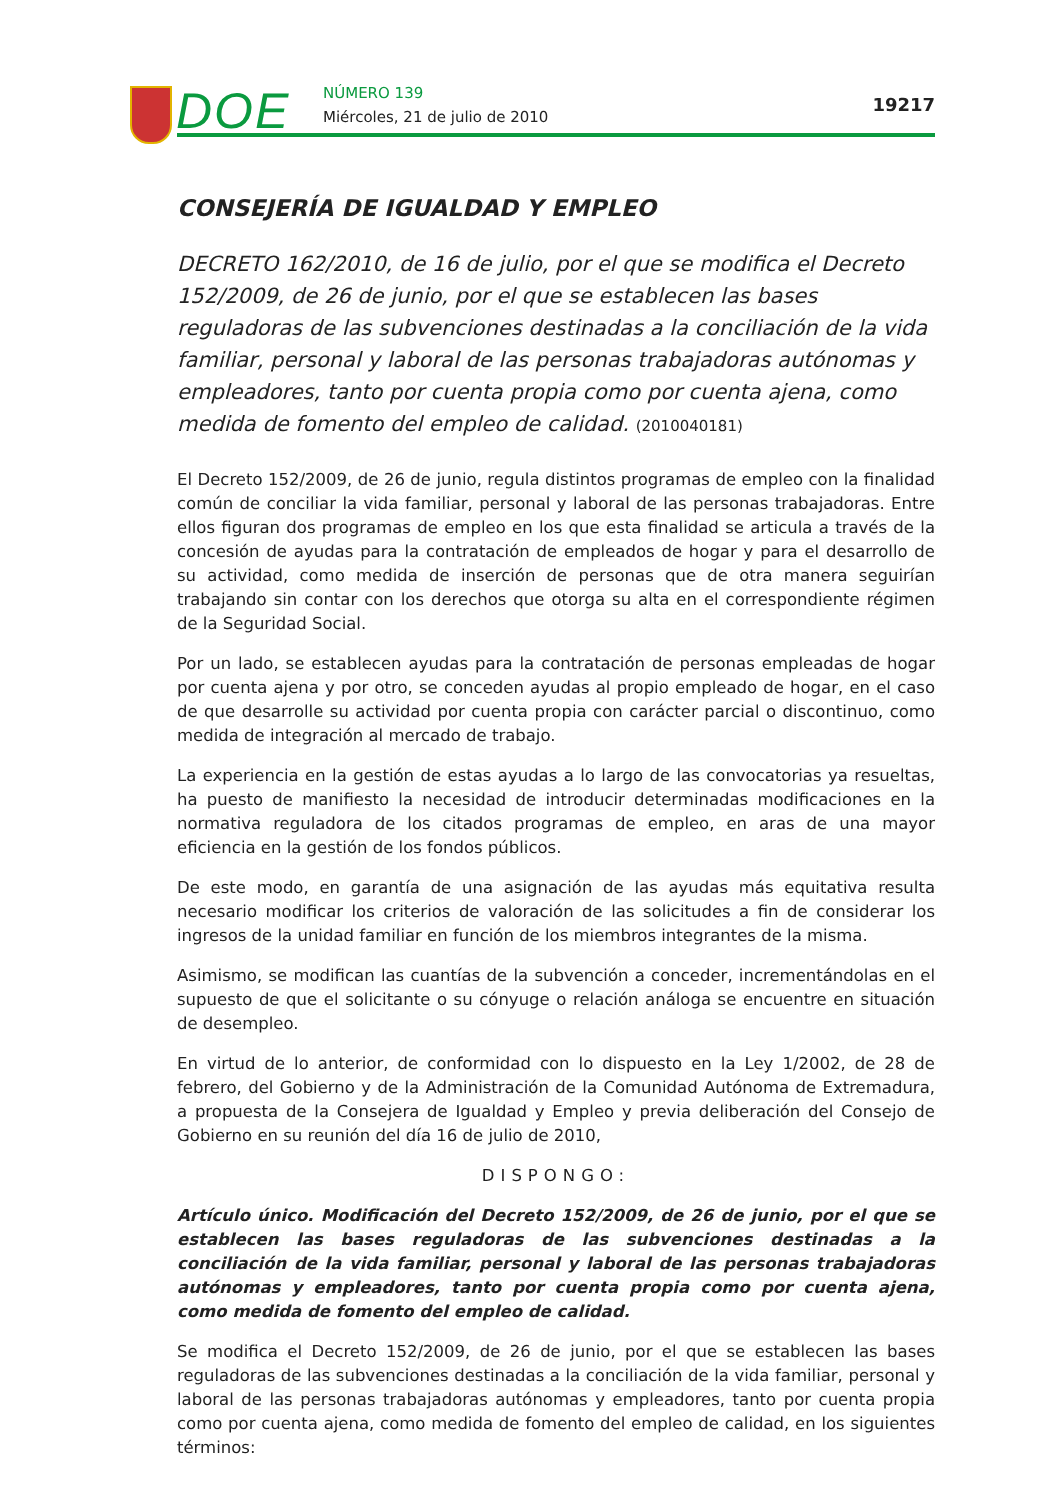DOE NÚMERO 139
Miércoles, 21 de julio de 2010
19217
CONSEJERÍA DE IGUALDAD Y EMPLEO
DECRETO 162/2010, de 16 de julio, por el que se modifica el Decreto 152/2009, de 26 de junio, por el que se establecen las bases reguladoras de las subvenciones destinadas a la conciliación de la vida familiar, personal y laboral de las personas trabajadoras autónomas y empleadores, tanto por cuenta propia como por cuenta ajena, como medida de fomento del empleo de calidad. (2010040181)
El Decreto 152/2009, de 26 de junio, regula distintos programas de empleo con la finalidad común de conciliar la vida familiar, personal y laboral de las personas trabajadoras. Entre ellos figuran dos programas de empleo en los que esta finalidad se articula a través de la concesión de ayudas para la contratación de empleados de hogar y para el desarrollo de su actividad, como medida de inserción de personas que de otra manera seguirían trabajando sin contar con los derechos que otorga su alta en el correspondiente régimen de la Seguridad Social.
Por un lado, se establecen ayudas para la contratación de personas empleadas de hogar por cuenta ajena y por otro, se conceden ayudas al propio empleado de hogar, en el caso de que desarrolle su actividad por cuenta propia con carácter parcial o discontinuo, como medida de integración al mercado de trabajo.
La experiencia en la gestión de estas ayudas a lo largo de las convocatorias ya resueltas, ha puesto de manifiesto la necesidad de introducir determinadas modificaciones en la normativa reguladora de los citados programas de empleo, en aras de una mayor eficiencia en la gestión de los fondos públicos.
De este modo, en garantía de una asignación de las ayudas más equitativa resulta necesario modificar los criterios de valoración de las solicitudes a fin de considerar los ingresos de la unidad familiar en función de los miembros integrantes de la misma.
Asimismo, se modifican las cuantías de la subvención a conceder, incrementándolas en el supuesto de que el solicitante o su cónyuge o relación análoga se encuentre en situación de desempleo.
En virtud de lo anterior, de conformidad con lo dispuesto en la Ley 1/2002, de 28 de febrero, del Gobierno y de la Administración de la Comunidad Autónoma de Extremadura, a propuesta de la Consejera de Igualdad y Empleo y previa deliberación del Consejo de Gobierno en su reunión del día 16 de julio de 2010,
DISPONGO:
Artículo único. Modificación del Decreto 152/2009, de 26 de junio, por el que se establecen las bases reguladoras de las subvenciones destinadas a la conciliación de la vida familiar, personal y laboral de las personas trabajadoras autónomas y empleadores, tanto por cuenta propia como por cuenta ajena, como medida de fomento del empleo de calidad.
Se modifica el Decreto 152/2009, de 26 de junio, por el que se establecen las bases reguladoras de las subvenciones destinadas a la conciliación de la vida familiar, personal y laboral de las personas trabajadoras autónomas y empleadores, tanto por cuenta propia como por cuenta ajena, como medida de fomento del empleo de calidad, en los siguientes términos: